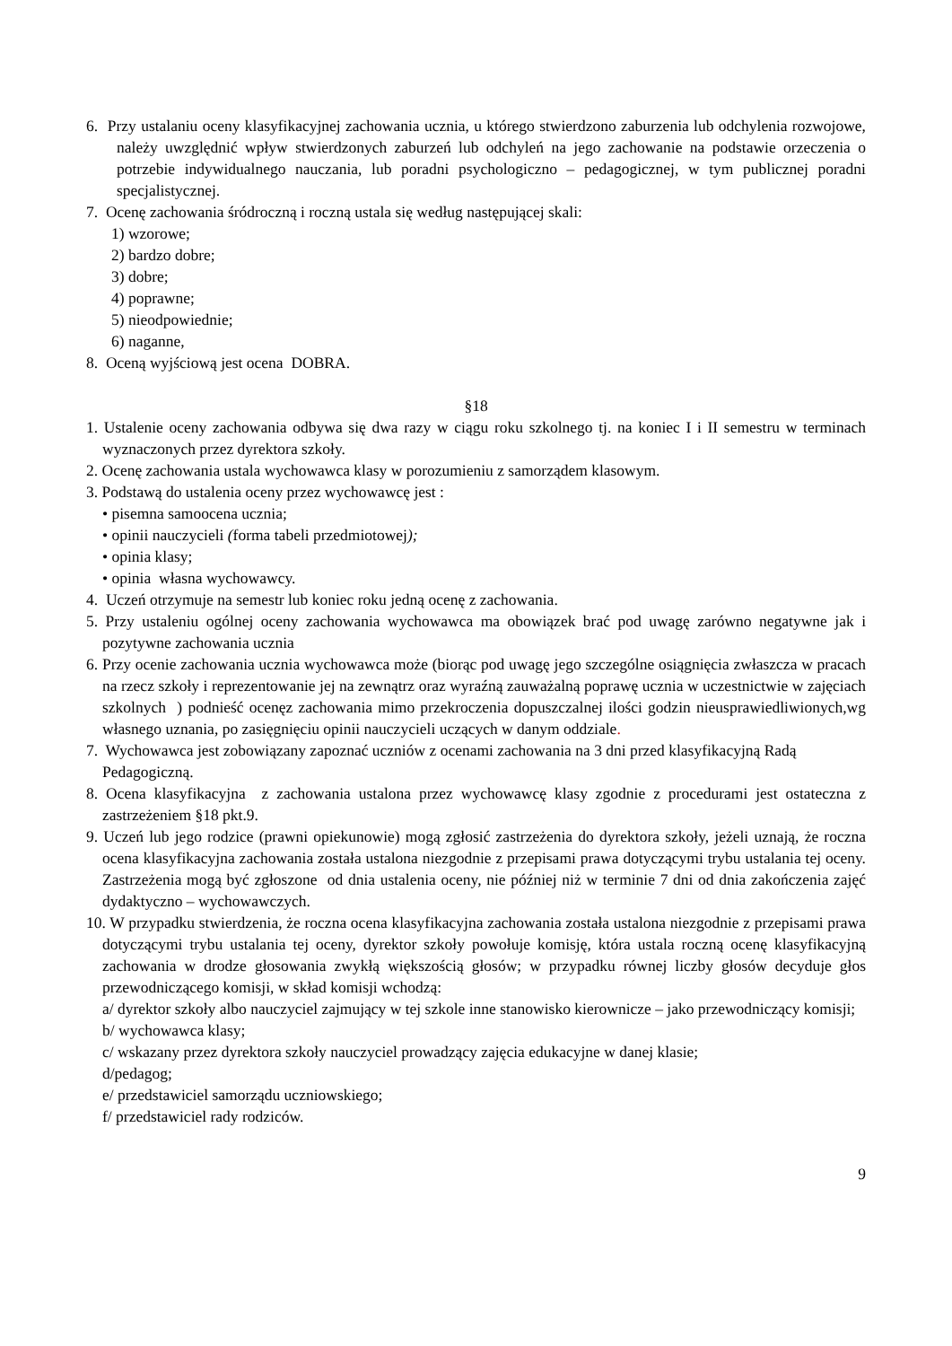6. Przy ustalaniu oceny klasyfikacyjnej zachowania ucznia, u którego stwierdzono zaburzenia lub odchylenia rozwojowe, należy uwzględnić wpływ stwierdzonych zaburzeń lub odchyleń na jego zachowanie na podstawie orzeczenia o potrzebie indywidualnego nauczania, lub poradni psychologiczno – pedagogicznej, w tym publicznej poradni specjalistycznej.
7. Ocenę zachowania śródroczną i roczną ustala się według następującej skali:
1) wzorowe;
2) bardzo dobre;
3) dobre;
4) poprawne;
5) nieodpowiednie;
6) naganne,
8. Oceną wyjściową jest ocena DOBRA.
§18
1. Ustalenie oceny zachowania odbywa się dwa razy w ciągu roku szkolnego tj. na koniec I i II semestru w terminach wyznaczonych przez dyrektora szkoły.
2. Ocenę zachowania ustala wychowawca klasy w porozumieniu z samorządem klasowym.
3. Podstawą do ustalenia oceny przez wychowawcę jest :
• pisemna samoocena ucznia;
• opinii nauczycieli (forma tabeli przedmiotowej);
• opinia klasy;
• opinia własna wychowawcy.
4. Uczeń otrzymuje na semestr lub koniec roku jedną ocenę z zachowania.
5. Przy ustaleniu ogólnej oceny zachowania wychowawca ma obowiązek brać pod uwagę zarówno negatywne jak i pozytywne zachowania ucznia
6. Przy ocenie zachowania ucznia wychowawca może (biorąc pod uwagę jego szczególne osiągnięcia zwłaszcza w pracach na rzecz szkoły i reprezentowanie jej na zewnątrz oraz wyraźną zauważalną poprawę ucznia w uczestnictwie w zajęciach szkolnych ) podnieść ocenęz zachowania mimo przekroczenia dopuszczalnej ilości godzin nieusprawiedliwionych,wg własnego uznania, po zasięgnięciu opinii nauczycieli uczących w danym oddziale.
7. Wychowawca jest zobowiązany zapoznać uczniów z ocenami zachowania na 3 dni przed klasyfikacyjną Radą Pedagogiczną.
8. Ocena klasyfikacyjna z zachowania ustalona przez wychowawcę klasy zgodnie z procedurami jest ostateczna z zastrzeżeniem §18 pkt.9.
9. Uczeń lub jego rodzice (prawni opiekunowie) mogą zgłosić zastrzeżenia do dyrektora szkoły, jeżeli uznają, że roczna ocena klasyfikacyjna zachowania została ustalona niezgodnie z przepisami prawa dotyczącymi trybu ustalania tej oceny. Zastrzeżenia mogą być zgłoszone od dnia ustalenia oceny, nie później niż w terminie 7 dni od dnia zakończenia zajęć dydaktyczno – wychowawczych.
10. W przypadku stwierdzenia, że roczna ocena klasyfikacyjna zachowania została ustalona niezgodnie z przepisami prawa dotyczącymi trybu ustalania tej oceny, dyrektor szkoły powołuje komisję, która ustala roczną ocenę klasyfikacyjną zachowania w drodze głosowania zwykłą większością głosów; w przypadku równej liczby głosów decyduje głos przewodniczącego komisji, w skład komisji wchodzą:
a/ dyrektor szkoły albo nauczyciel zajmujący w tej szkole inne stanowisko kierownicze – jako przewodniczący komisji;
b/ wychowawca klasy;
c/ wskazany przez dyrektora szkoły nauczyciel prowadzący zajęcia edukacyjne w danej klasie;
d/pedagog;
e/ przedstawiciel samorządu uczniowskiego;
f/ przedstawiciel rady rodziców.
9